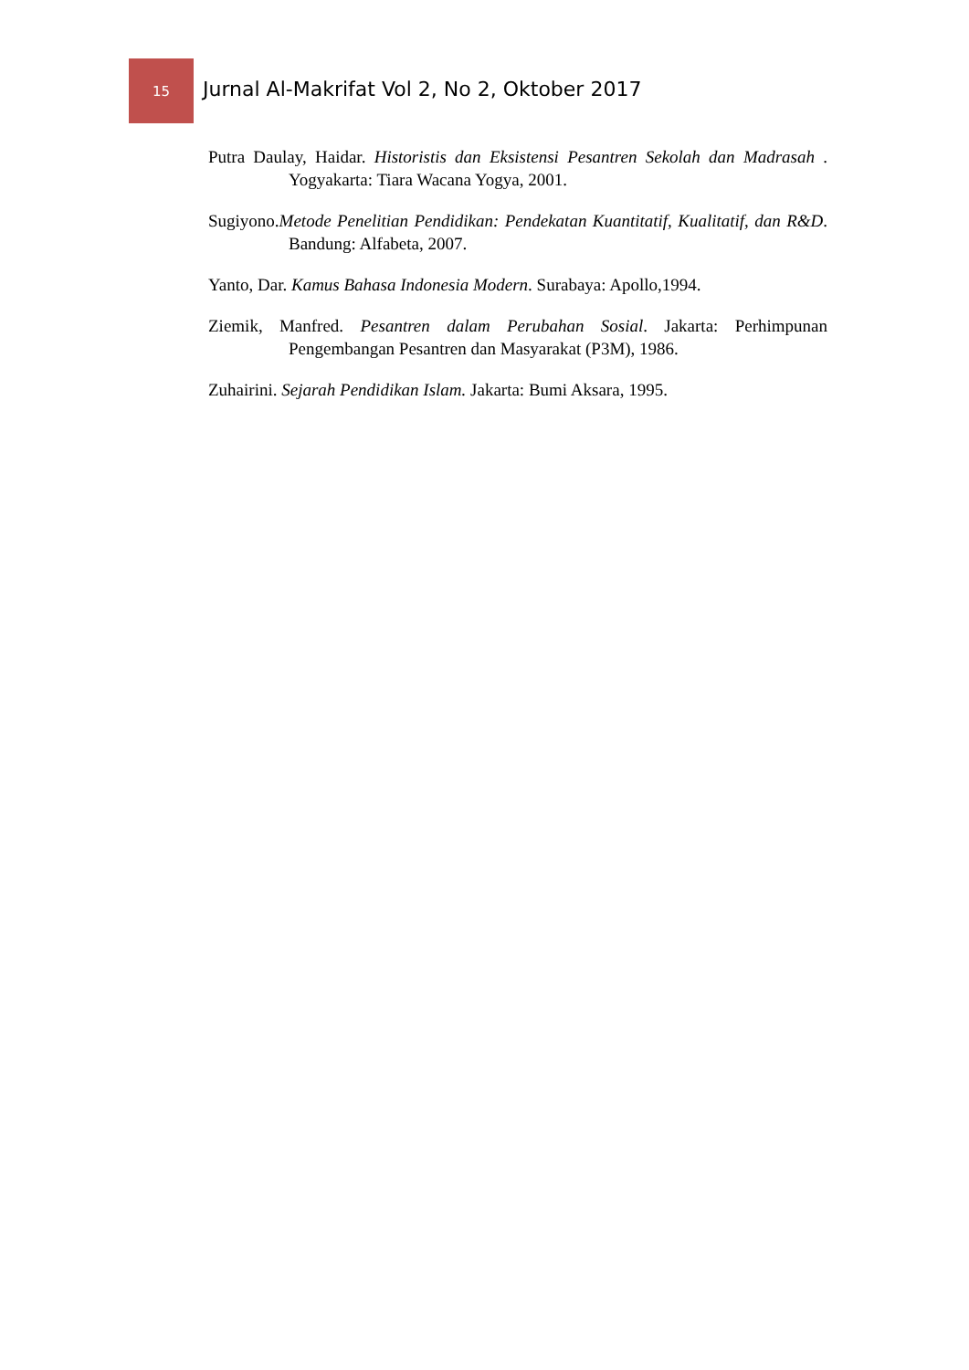15
Jurnal Al-Makrifat Vol 2, No 2, Oktober 2017
Putra Daulay, Haidar. Historistis dan Eksistensi Pesantren Sekolah dan Madrasah . Yogyakarta: Tiara Wacana Yogya, 2001.
Sugiyono.Metode Penelitian Pendidikan: Pendekatan Kuantitatif, Kualitatif, dan R&D. Bandung: Alfabeta, 2007.
Yanto, Dar. Kamus Bahasa Indonesia Modern. Surabaya: Apollo,1994.
Ziemik, Manfred. Pesantren dalam Perubahan Sosial. Jakarta: Perhimpunan Pengembangan Pesantren dan Masyarakat (P3M), 1986.
Zuhairini. Sejarah Pendidikan Islam. Jakarta: Bumi Aksara, 1995.